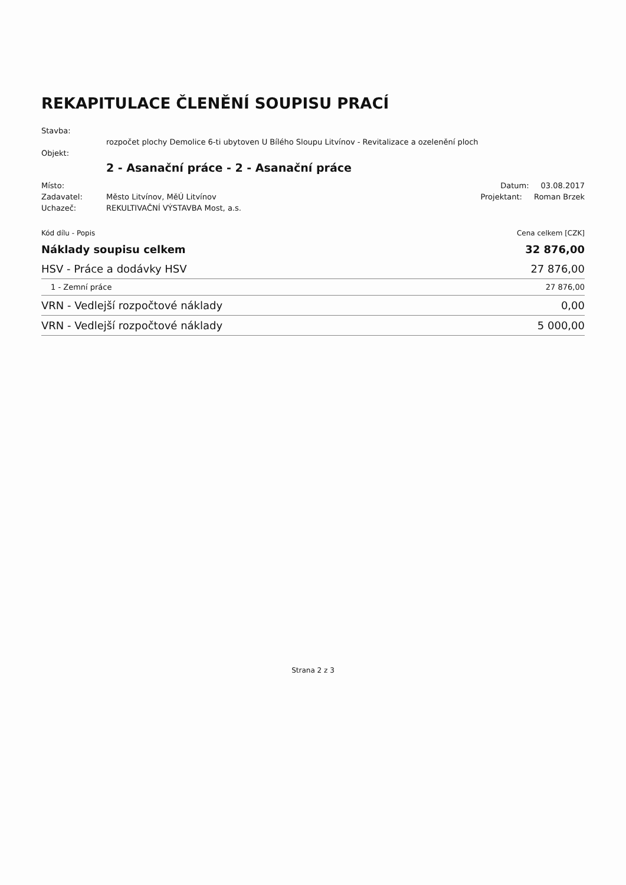REKAPITULACE ČLENĚNÍ SOUPISU PRACÍ
Stavba:
rozpočet plochy Demolice 6-ti ubytoven U Bílého Sloupu Litvínov - Revitalizace a ozelenění ploch
Objekt:
2 - Asanační práce - 2 - Asanační práce
Místo: Datum: 03.08.2017
Zadavatel: Město Litvínov, MěÚ Litvínov Projektant: Roman Brzek
Uchazeč: REKULTIVAČNÍ VÝSTAVBA Most, a.s.
| Kód dílu - Popis | Cena celkem [CZK] |
| --- | --- |
| Náklady soupisu celkem | 32 876,00 |
| HSV - Práce a dodávky HSV | 27 876,00 |
| 1 - Zemní práce | 27 876,00 |
| VRN - Vedlejší rozpočtové náklady | 0,00 |
| VRN - Vedlejší rozpočtové náklady | 5 000,00 |
Strana 2 z 3